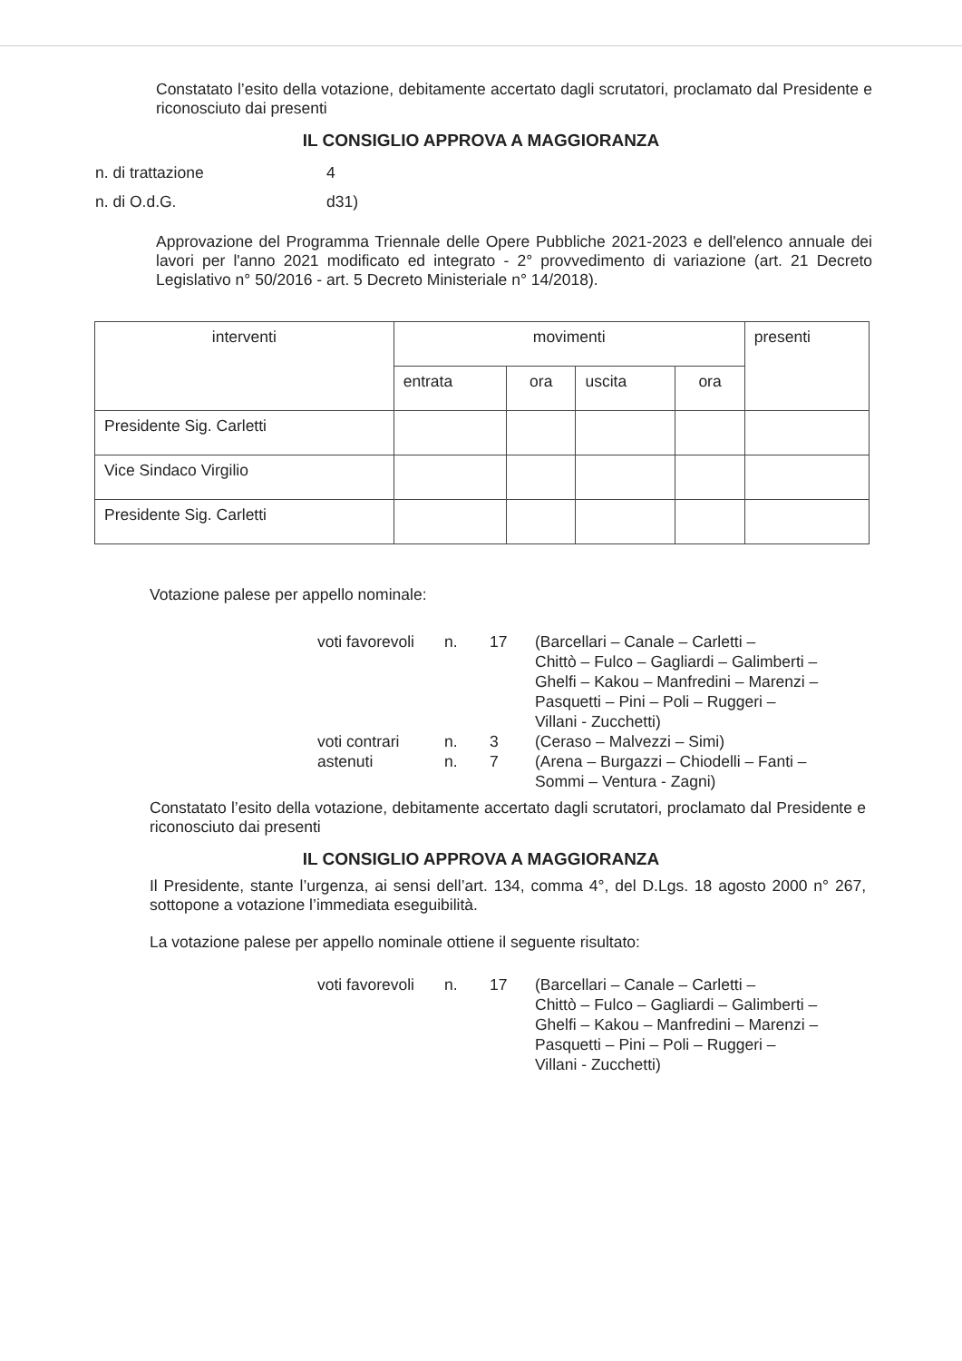Constatato l’esito della votazione, debitamente accertato dagli scrutatori, proclamato dal Presidente e riconosciuto dai presenti
IL CONSIGLIO APPROVA A MAGGIORANZA
n. di trattazione 4
n. di O.d.G. d31)
Approvazione del Programma Triennale delle Opere Pubbliche 2021-2023 e dell'elenco annuale dei lavori per l'anno 2021 modificato ed integrato - 2° provvedimento di variazione (art. 21 Decreto Legislativo n° 50/2016 - art. 5 Decreto Ministeriale n° 14/2018).
| interventi | movimenti | | | | presenti |
| --- | --- | --- | --- | --- | --- |
| | entrata | ora | uscita | ora | |
| Presidente Sig. Carletti | | | | | |
| Vice Sindaco Virgilio | | | | | |
| Presidente Sig. Carletti | | | | | |
Votazione palese per appello nominale:
| voti favorevoli | n. | 17 | (Barcellari – Canale – Carletti – Chittò – Fulco – Gagliardi – Galimberti – Ghelfi – Kakou – Manfredini – Marenzi – Pasquetti – Pini – Poli – Ruggeri – Villani - Zucchetti) |
| voti contrari | n. | 3 | (Ceraso – Malvezzi – Simi) |
| astenuti | n. | 7 | (Arena – Burgazzi – Chiodelli – Fanti – Sommi – Ventura - Zagni) |
Constatato l’esito della votazione, debitamente accertato dagli scrutatori, proclamato dal Presidente e riconosciuto dai presenti
IL CONSIGLIO APPROVA A MAGGIORANZA
Il Presidente, stante l’urgenza, ai sensi dell’art. 134, comma 4°, del D.Lgs. 18 agosto 2000 n° 267, sottopone a votazione l’immediata eseguibilità.
La votazione palese per appello nominale ottiene il seguente risultato:
| voti favorevoli | n. | 17 | (Barcellari – Canale – Carletti – Chittò – Fulco – Gagliardi – Galimberti – Ghelfi – Kakou – Manfredini – Marenzi – Pasquetti – Pini – Poli – Ruggeri – Villani - Zucchetti) |